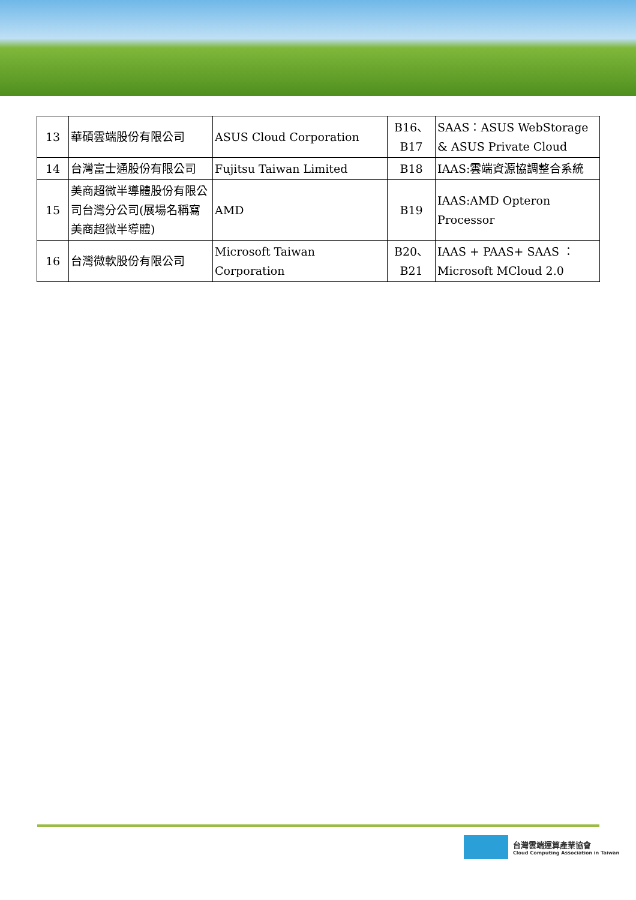| 13 | 華碩雲端股份有限公司 | ASUS Cloud Corporation | B16、B17 | SAAS：ASUS WebStorage & ASUS Private Cloud |
| 14 | 台灣富士通股份有限公司 | Fujitsu Taiwan Limited | B18 | IAAS:雲端資源協調整合系統 |
| 15 | 美商超微半導體股份有限公司台灣分公司(展場名稱寫美商超微半導體) | AMD | B19 | IAAS:AMD Opteron Processor |
| 16 | 台灣微軟股份有限公司 | Microsoft Taiwan Corporation | B20、B21 | IAAS + PAAS+ SAAS ：Microsoft MCloud 2.0 |
台灣雲端運算產業協會
Cloud Computing Association in Taiwan